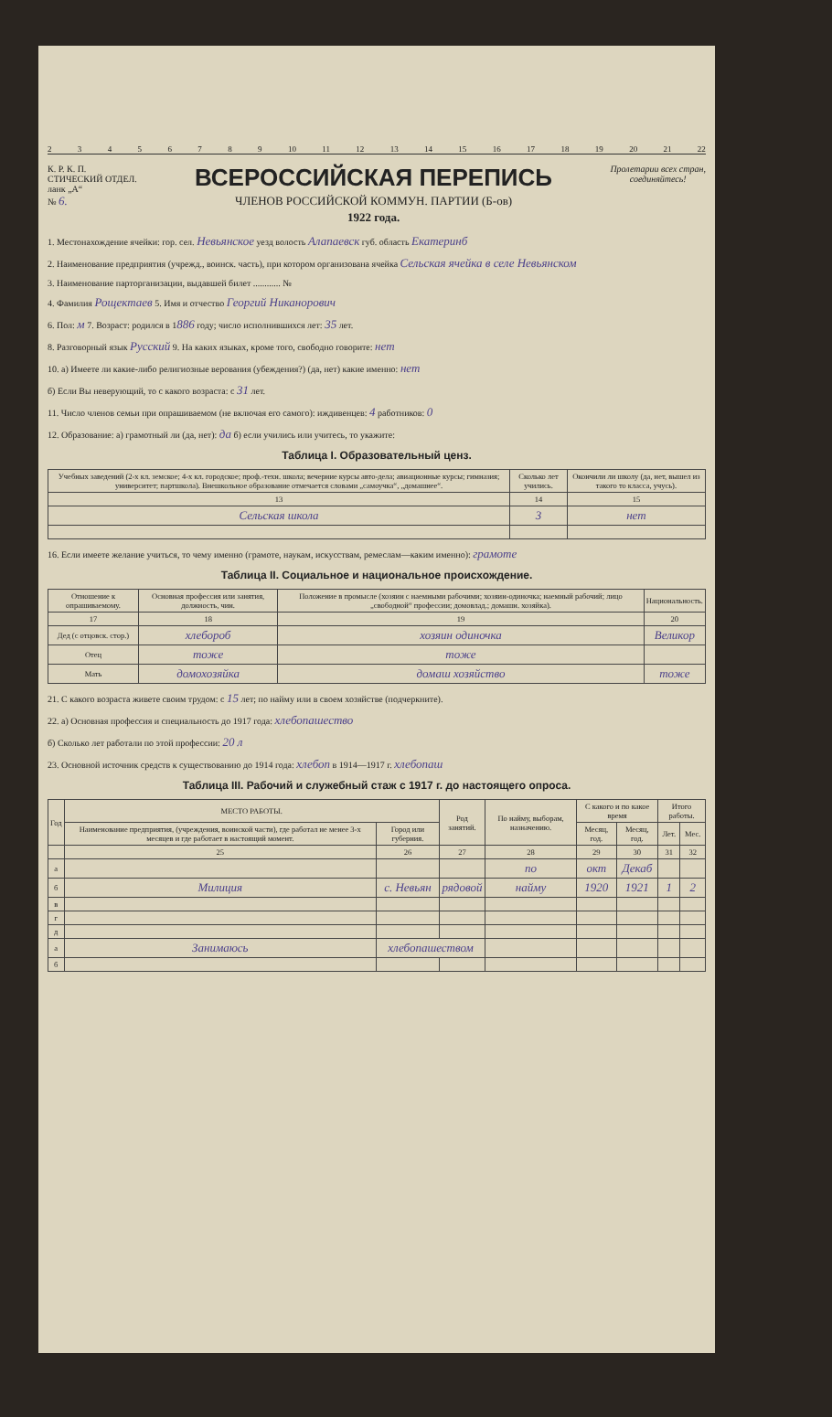23456789 10 11 12 13 14 15 16 17 18 19 20 21 22
К. Р. К. П.
СТИЧЕСКИЙ ОТДЕЛ.
ланк „А“
№ 6.
ВСЕРОССИЙСКАЯ ПЕРЕПИСЬ
ЧЛЕНОВ РОССИЙСКОЙ КОММУН. ПАРТИИ (Б-ов)
1922 года.
Пролетарии всех стран,
соединяйтесь!
1. Местонахождение ячейки: гор. сел. Невьянское уезд волость Алапаевск губ. область Екатеринб
2. Наименование предприятия (учрежд., воинск. часть), при котором организована ячейка Сельская ячейка в селе Невьянском
3. Наименование парторганизации, выдавшей билет ............ №
4. Фамилия Рощектаев 5. Имя и отчество Георгий Никанорович
6. Пол: м 7. Возраст: родился в 1886 году; число исполнившихся лет: 35 лет.
8. Разговорный язык Русский 9. На каких языках, кроме того, свободно говорите: нет
10. а) Имеете ли какие-либо религиозные верования (убеждения?) (да, нет) какие именно: нет
б) Если Вы неверующий, то с какого возраста: с 31 лет.
11. Число членов семьи при опрашиваемом (не включая его самого): иждивенцев: 4 работников: 0
12. Образование: а) грамотный ли (да, нет): да б) если учились или учитесь, то укажите:
Таблица I. Образовательный ценз.
| Учебных заведений (2-х кл. земское; 4-х кл. городское; проф.-техн. школа; вечерние курсы авто-дела; авиационные курсы; гимназия; университет; партшкола). Внешкольное образование отмечается словами „самоучка“, „домашнее“. | Сколько лет учились. | Окончили ли школу (да, нет, вышел из такого то класса, учусь). |
| --- | --- | --- |
| 13 | 14 | 15 |
| Сельская школа | 3 | нет |
16. Если имеете желание учиться, то чему именно (грамоте, наукам, искусствам, ремеслам—каким именно): грамоте
Таблица II. Социальное и национальное происхождение.
| Отношение к опрашиваемому. | Основная профессия или занятия, должность, чин. | Положение в промысле (хозяин с наемными рабочими; хозяин-одиночка; наемный рабочий; лицо „свободной“ профессии; домовлад.; домашн. хозяйка). | Национальность. |
| --- | --- | --- | --- |
| 17 | 18 | 19 | 20 |
| Дед (с отцовск. стор.) | хлебороб | хозяин одиночка | Великор |
| Отец | тоже | тоже | |
| Мать | домохозяйка | домаш хозяйство | тоже |
21. С какого возраста живете своим трудом: с 15 лет; по найму или в своем хозяйстве (подчеркните).
22. а) Основная профессия и специальность до 1917 года: хлебопашество
б) Сколько лет работали по этой профессии: 20 л
23. Основной источник средств к существованию до 1914 года: хлебоп в 1914—1917 г. хлебопаш
Таблица III. Рабочий и служебный стаж с 1917 г. до настоящего опроса.
| Год | МЕСТО РАБОТЫ. | | Род занятий. | По найму, выборам, назначению. | С какого и по какое время | | Итого работы. | |
| --- | --- | --- | --- | --- | --- | --- | --- | --- |
| | Наименование предприятия, (учреждения, воинской части), где работал не менее 3-х месяцев и где работает в настоящий момент. | Город или губерния. | | | Месяц, год. | Месяц, год. | Лет. | Мес. |
| | 25 | 26 | 27 | 28 | 29 | 30 | 31 | 32 |
| а | | | | по | окт | Декаб | | |
| б | Милиция | с. Невьян | рядовой | найму | 1920 | 1921 | 1 | 2 |
| в | | | | | | | | |
| г | | | | | | | | |
| д | | | | | | | | |
| а | Занимаюсь | хлебопашеством | | | | | | |
| б | | | | | | | | |